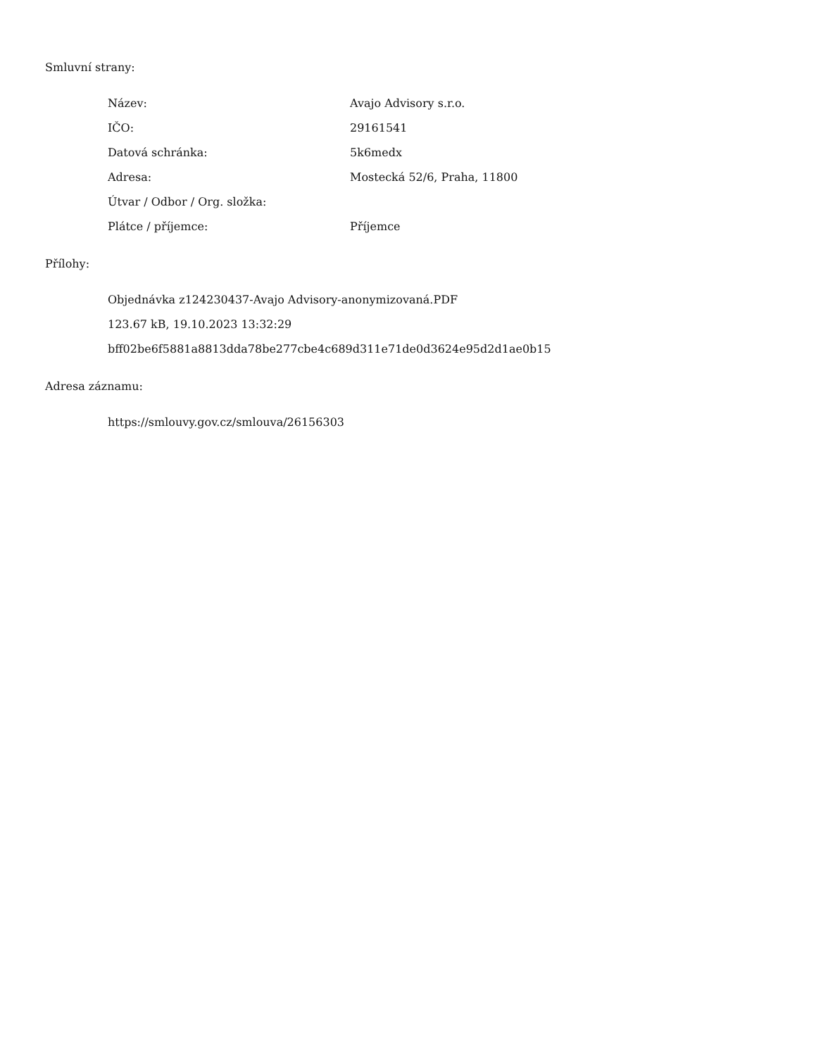Smluvní strany:
| Název: | Avajo Advisory s.r.o. |
| IČO: | 29161541 |
| Datová schránka: | 5k6medx |
| Adresa: | Mostecká 52/6, Praha, 11800 |
| Útvar / Odbor / Org. složka: | |
| Plátce / příjemce: | Příjemce |
Přílohy:
Objednávka z124230437-Avajo Advisory-anonymizovaná.PDF
123.67 kB, 19.10.2023 13:32:29
bff02be6f5881a8813dda78be277cbe4c689d311e71de0d3624e95d2d1ae0b15
Adresa záznamu:
https://smlouvy.gov.cz/smlouva/26156303